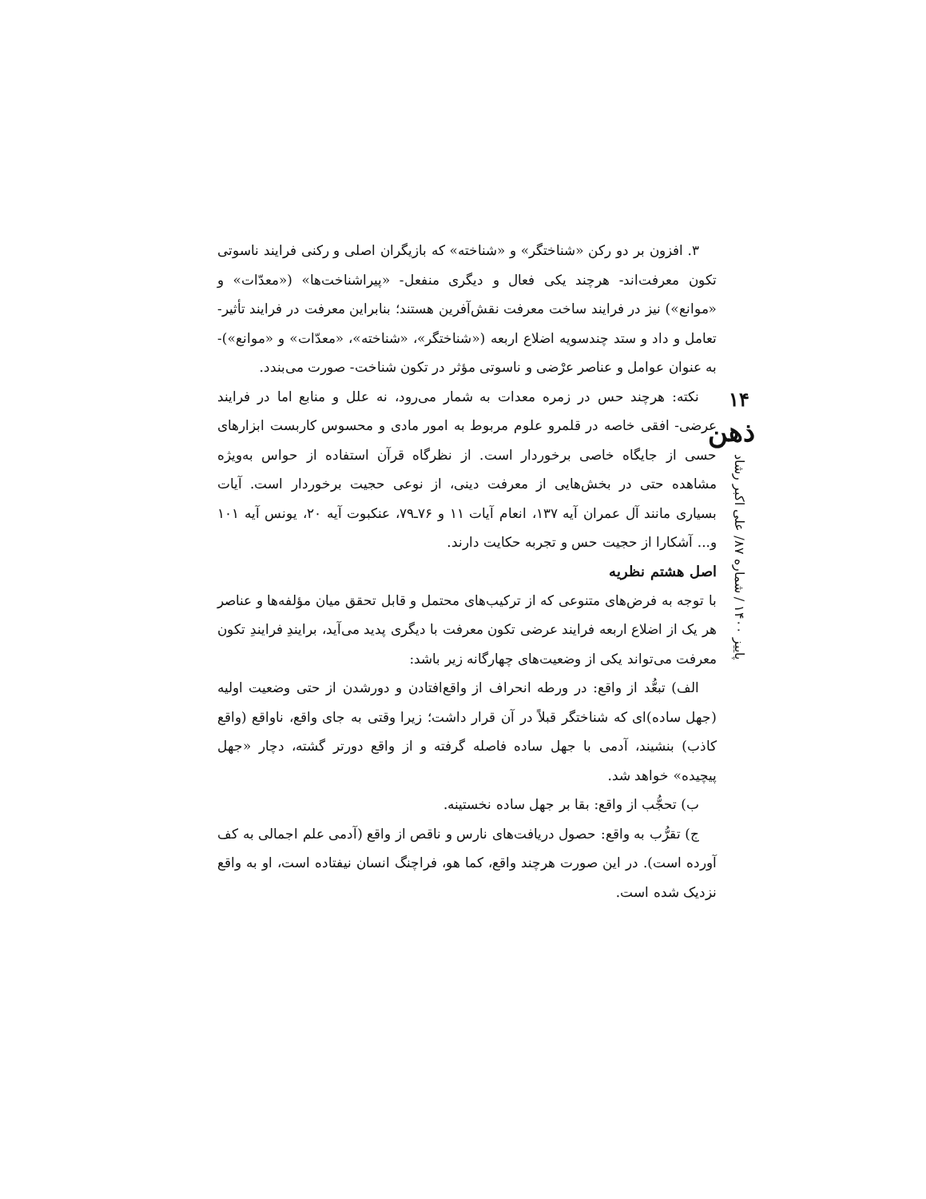۳. افزون بر دو رکن «شناختگر» و «شناخته» که بازیگران اصلی و رکنی فرایند ناسوتی تکون معرفت‌اند- هرچند یکی فعال و دیگری منفعل- «پیراشناخت‌ها» («معدّات» و «موانع») نیز در فرایند ساخت معرفت نقش‌آفرین هستند؛ بنابراین معرفت در فرایند تأثیر- تعامل و داد و ستد چندسویه اضلاع اربعه («شناختگر»، «شناخته»، «معدّات» و «موانع»)- به عنوان عوامل و عناصر عرْضی و ناسوتی مؤثر در تکون شناخت- صورت می‌بندد.
نکته: هرچند حس در زمره معدات به شمار می‌رود، نه علل و منابع اما در فرایند عرضی- افقی خاصه در قلمرو علوم مربوط به امور مادی و محسوس کاربست ابزارهای حسی از جایگاه خاصی برخوردار است. از نظرگاه قرآن استفاده از حواس به‌ویژه مشاهده حتی در بخش‌هایی از معرفت دینی، از نوعی حجیت برخوردار است. آیات بسیاری مانند آل عمران آیه ۱۳۷، انعام آیات ۱۱ و ۷۶ـ۷۹، عنکبوت آیه ۲۰، یونس آیه ۱۰۱ و... آشکارا از حجیت حس و تجربه حکایت دارند.
اصل هشتم نظریه
با توجه به فرض‌های متنوعی که از ترکیب‌های محتمل و قابل تحقق میان مؤلفه‌ها و عناصر هر یک از اضلاع اربعه فرایند عرضی تکون معرفت با دیگری پدید می‌آید، برایندِ فرایندِ تکون معرفت می‌تواند یکی از وضعیت‌های چهارگانه زیر باشد:
الف) تبعُّد از واقع: در ورطه انحراف از واقع‌افتادن و دورشدن از حتی وضعیت اولیه (جهل ساده)ای که شناختگر قبلاً در آن قرار داشت؛ زیرا وقتی به جای واقع، ناواقع (واقع کاذب) بنشیند، آدمی با جهل ساده فاصله گرفته و از واقع دورتر گشته، دچار «جهل پیچیده» خواهد شد.
ب) تحجُّب از واقع: بقا بر جهل ساده نخستینه.
ج) تقرُّب به واقع: حصول دریافت‌های نارس و ناقص از واقع (آدمی علم اجمالی به کف آورده است). در این صورت هرچند واقع، کما هو، فراچنگ انسان نیفتاده است، او به واقع نزدیک شده است.
۱۴
ذهن
پاییز ۱۴۰۰ / شماره ۸۷/ علی اکبر رشاد